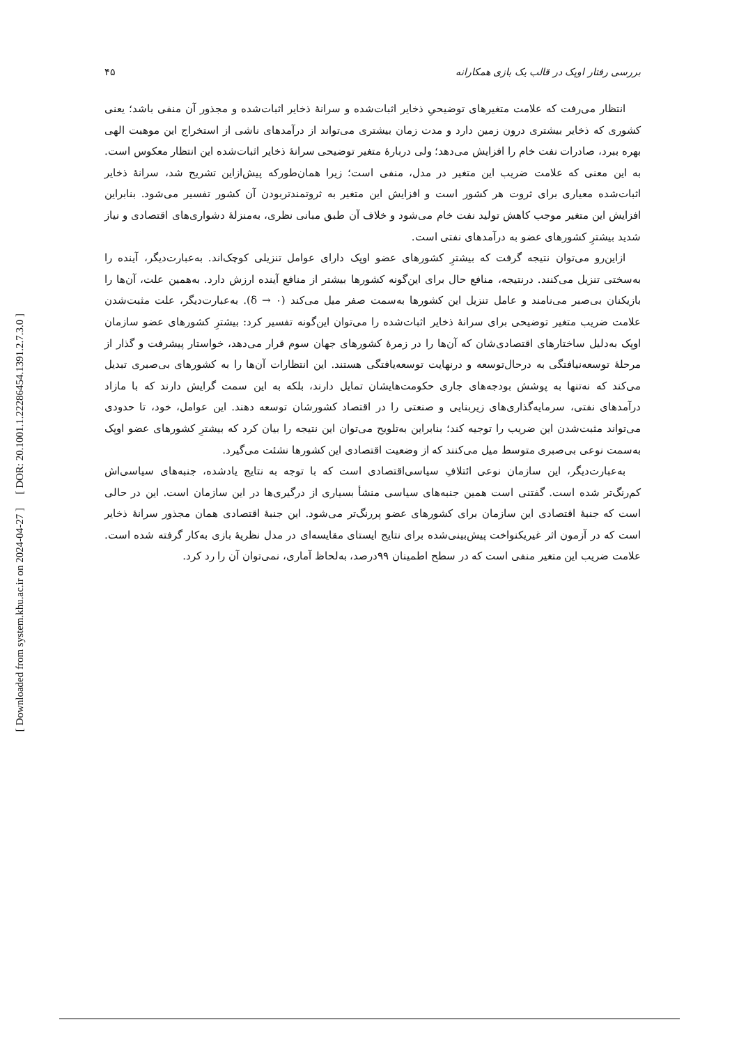[ DOR: 20.1001.1.22286454.1391.2.7.3.0 ]
[ Downloaded from system.khu.ac.ir on 2024-04-27 ]
بررسی رفتار اوپک در قالب یک بازی همکارانه ۴۵
انتظار می‌رفت که علامت متغیرهای توضیحیِ ذخایر اثبات‌شده و سرانهٔ ذخایر اثبات‌شده و مجذور آن منفی باشد؛ یعنی کشوری که ذخایر بیشتری درون زمین دارد و مدت زمان بیشتری می‌تواند از درآمدهای ناشی از استخراج این موهبت الهی بهره ببرد، صادرات نفت خام را افزایش می‌دهد؛ ولی دربارهٔ متغیر توضیحی سرانهٔ ذخایر اثبات‌شده این انتظار معکوس است. به این معنی که علامت ضریب این متغیر در مدل، منفی است؛ زیرا همان‌طورکه پیش‌ازاین تشریح شد، سرانهٔ ذخایر اثبات‌شده معیاری برای ثروت هر کشور است و افزایش این متغیر به ثروتمندتربودن آن کشور تفسیر می‌شود. بنابراین افزایش این متغیر موجب کاهش تولید نفت خام می‌شود و خلاف آن طبق مبانی نظری، به‌منزلهٔ دشواری‌های اقتصادی و نیاز شدید بیشترِ کشورهای عضو به درآمدهای نفتی است.
ازاین‌رو می‌توان نتیجه گرفت که بیشترِ کشورهای عضو اوپک دارای عوامل تنزیلی کوچک‌اند. به‌عبارت‌دیگر، آینده را به‌سختی تنزیل می‌کنند. درنتیجه، منافع حال برای این‌گونه کشورها بیشتر از منافع آینده ارزش دارد. به‌همین علت، آن‌ها را بازیکنان بی‌صبر می‌نامند و عامل تنزیل این کشورها به‌سمت صفر میل می‌کند (δ → ۰). به‌عبارت‌دیگر، علت مثبت‌شدن علامت ضریب متغیر توضیحی برای سرانهٔ ذخایر اثبات‌شده را می‌توان این‌گونه تفسیر کرد: بیشترِ کشورهای عضو سازمان اوپک به‌دلیل ساختارهای اقتصادی‌شان که آن‌ها را در زمرهٔ کشورهای جهان سوم قرار می‌دهد، خواستار پیشرفت و گذار از مرحلهٔ توسعه‌نیافتگی به درحال‌توسعه و درنهایت توسعه‌یافتگی هستند. این انتظارات آن‌ها را به کشورهای بی‌صبری تبدیل می‌کند که نه‌تنها به پوشش بودجه‌های جاری حکومت‌هایشان تمایل دارند، بلکه به این سمت گرایش دارند که با مازاد درآمدهای نفتی، سرمایه‌گذاری‌های زیربنایی و صنعتی را در اقتصاد کشورشان توسعه دهند. این عوامل، خود، تا حدودی می‌تواند مثبت‌شدن این ضریب را توجیه کند؛ بنابراین به‌تلویح می‌توان این نتیجه را بیان کرد که بیشترِ کشورهای عضو اوپک به‌سمت نوعی بی‌صبری متوسط میل می‌کنند که از وضعیت اقتصادی این کشورها نشئت می‌گیرد.
به‌عبارت‌دیگر، این سازمان نوعی ائتلافِ سیاسی‌اقتصادی است که با توجه به نتایج یادشده، جنبه‌های سیاسی‌اش کم‌رنگ‌تر شده است. گفتنی است همین جنبه‌های سیاسی منشأ بسیاری از درگیری‌ها در این سازمان است. این در حالی است که جنبهٔ اقتصادی این سازمان برای کشورهای عضو پررنگ‌تر می‌شود. این جنبهٔ اقتصادی همان مجذور سرانهٔ ذخایر است که در آزمون اثر غیریکنواخت پیش‌بینی‌شده برای نتایج ایستای مقایسه‌ای در مدل نظریهٔ بازی به‌کار گرفته شده است. علامت ضریب این متغیر منفی است که در سطح اطمینان ۹۹درصد، به‌لحاظ آماری، نمی‌توان آن را رد کرد.